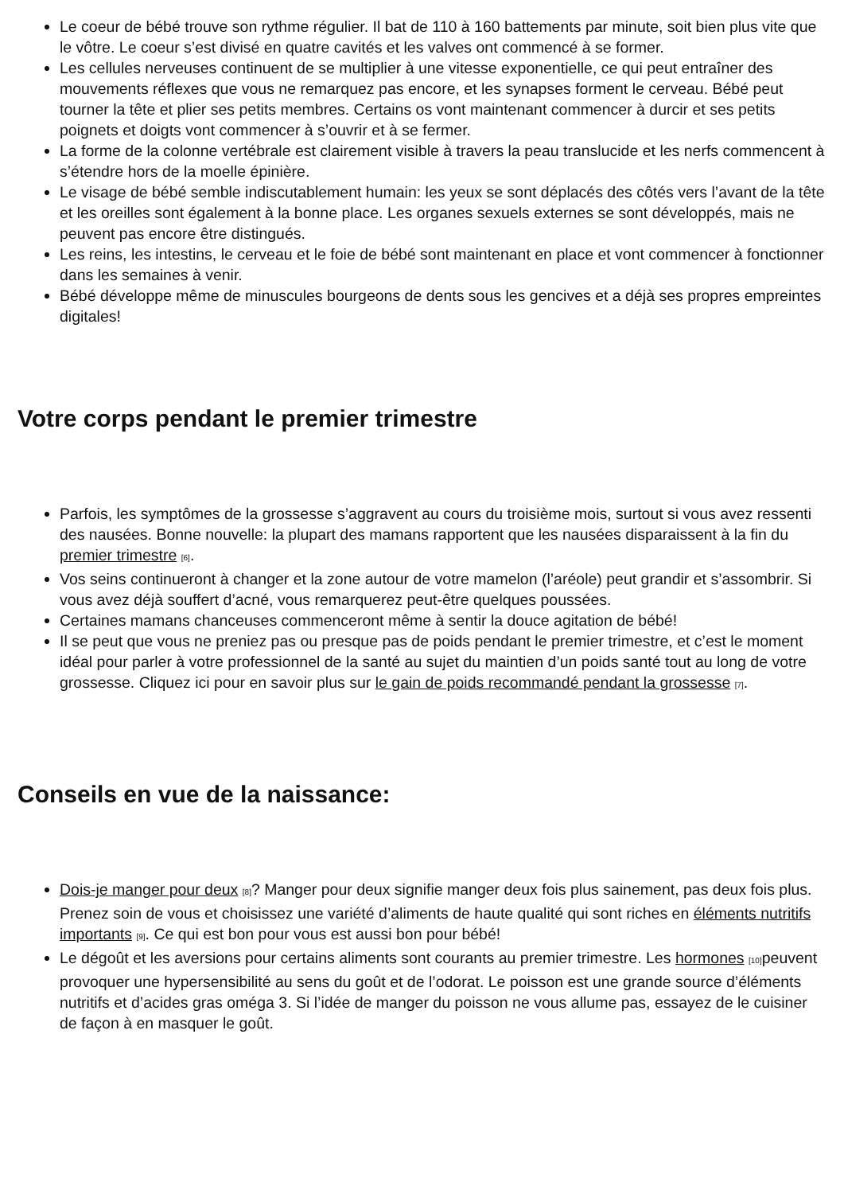Le coeur de bébé trouve son rythme régulier. Il bat de 110 à 160 battements par minute, soit bien plus vite que le vôtre. Le coeur s’est divisé en quatre cavités et les valves ont commencé à se former.
Les cellules nerveuses continuent de se multiplier à une vitesse exponentielle, ce qui peut entraîner des mouvements réflexes que vous ne remarquez pas encore, et les synapses forment le cerveau. Bébé peut tourner la tête et plier ses petits membres. Certains os vont maintenant commencer à durcir et ses petits poignets et doigts vont commencer à s’ouvrir et à se fermer.
La forme de la colonne vertébrale est clairement visible à travers la peau translucide et les nerfs commencent à s’étendre hors de la moelle épinière.
Le visage de bébé semble indiscutablement humain: les yeux se sont déplacés des côtés vers l’avant de la tête et les oreilles sont également à la bonne place. Les organes sexuels externes se sont développés, mais ne peuvent pas encore être distingués.
Les reins, les intestins, le cerveau et le foie de bébé sont maintenant en place et vont commencer à fonctionner dans les semaines à venir.
Bébé développe même de minuscules bourgeons de dents sous les gencives et a déjà ses propres empreintes digitales!
Votre corps pendant le premier trimestre
Parfois, les symptômes de la grossesse s’aggravent au cours du troisième mois, surtout si vous avez ressenti des nausées. Bonne nouvelle: la plupart des mamans rapportent que les nausées disparaissent à la fin du premier trimestre [6].
Vos seins continueront à changer et la zone autour de votre mamelon (l’aréole) peut grandir et s’assombrir. Si vous avez déjà souffert d’acné, vous remarquerez peut-être quelques poussées.
Certaines mamans chanceuses commenceront même à sentir la douce agitation de bébé!
Il se peut que vous ne preniez pas ou presque pas de poids pendant le premier trimestre, et c’est le moment idéal pour parler à votre professionnel de la santé au sujet du maintien d’un poids santé tout au long de votre grossesse. Cliquez ici pour en savoir plus sur le gain de poids recommandé pendant la grossesse [7].
Conseils en vue de la naissance:
Dois-je manger pour deux [8]? Manger pour deux signifie manger deux fois plus sainement, pas deux fois plus. Prenez soin de vous et choisissez une variété d’aliments de haute qualité qui sont riches en éléments nutritifs importants [9]. Ce qui est bon pour vous est aussi bon pour bébé!
Le dégoût et les aversions pour certains aliments sont courants au premier trimestre. Les hormones [10] peuvent provoquer une hypersensibilité au sens du goût et de l’odorat. Le poisson est une grande source d’éléments nutritifs et d’acides gras oméga 3. Si l’idée de manger du poisson ne vous allume pas, essayez de le cuisiner de façon à en masquer le goût.